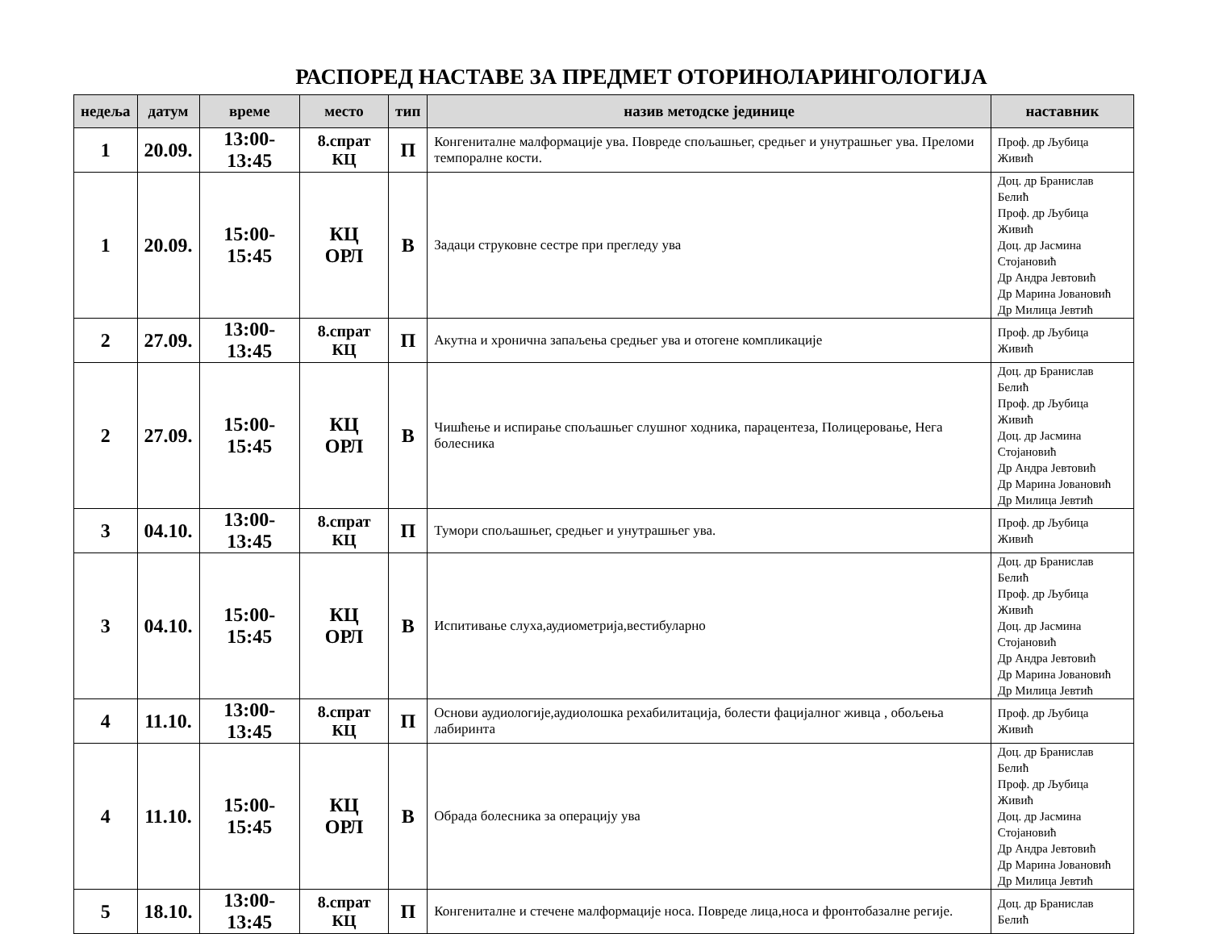РАСПОРЕД НАСТАВЕ ЗА ПРЕДМЕТ ОТОРИНОЛАРИНГОЛОГИЈА
| недеља | датум | време | место | тип | назив методске јединице | наставник |
| --- | --- | --- | --- | --- | --- | --- |
| 1 | 20.09. | 13:00-13:45 | 8.спрат КЦ | П | Конгениталне малформације ува. Повреде спољашњег, средњег и унутрашњег ува. Преломи темпоралне кости. | Проф. др Љубица Живић |
| 1 | 20.09. | 15:00-15:45 | КЦ ОРЛ | В | Задаци струковне сестре при прегледу ува | Доц. др Бранислав Белић Проф. др Љубица Живић Доц. др Јасмина Стојановић Др Андра Јевтовић Др Марина Јовановић Др Милица Јевтић |
| 2 | 27.09. | 13:00-13:45 | 8.спрат КЦ | П | Акутна и хронична запаљења средњег ува и отогене компликације | Проф. др Љубица Живић |
| 2 | 27.09. | 15:00-15:45 | КЦ ОРЛ | В | Чишћење и испирање спољашњег слушног ходника, парацентеза, Полицеровање, Нега болесника | Доц. др Бранислав Белић Проф. др Љубица Живић Доц. др Јасмина Стојановић Др Андра Јевтовић Др Марина Јовановић Др Милица Јевтић |
| 3 | 04.10. | 13:00-13:45 | 8.спрат КЦ | П | Тумори спољашњег, средњег и унутрашњег ува. | Проф. др Љубица Живић |
| 3 | 04.10. | 15:00-15:45 | КЦ ОРЛ | В | Испитивање слуха,аудиометрија,вестибуларно | Доц. др Бранислав Белић Проф. др Љубица Живић Доц. др Јасмина Стојановић Др Андра Јевтовић Др Марина Јовановић Др Милица Јевтић |
| 4 | 11.10. | 13:00-13:45 | 8.спрат КЦ | П | Основи аудиологије,аудиолошка рехабилитација, болести фацијалног живца , обољења лабиринта | Проф. др Љубица Живић |
| 4 | 11.10. | 15:00-15:45 | КЦ ОРЛ | В | Обрада болесника за операцију ува | Доц. др Бранислав Белић Проф. др Љубица Живић Доц. др Јасмина Стојановић Др Андра Јевтовић Др Марина Јовановић Др Милица Јевтић |
| 5 | 18.10. | 13:00-13:45 | 8.спрат КЦ | П | Конгениталне и стечене малформације носа. Повреде лица,носа и фронтобазалне регије. | Доц. др Бранислав Белић |